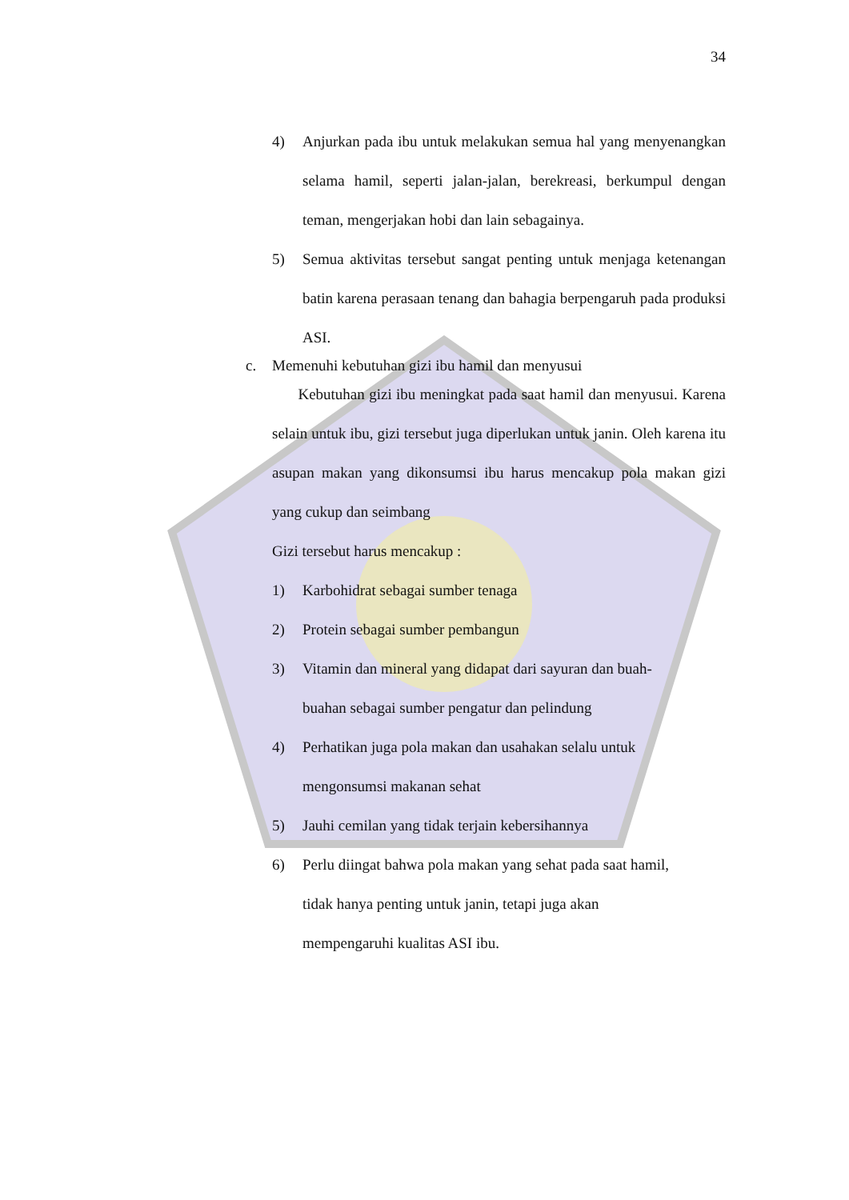34
4) Anjurkan pada ibu untuk melakukan semua hal yang menyenangkan selama hamil, seperti jalan-jalan, berekreasi, berkumpul dengan teman, mengerjakan hobi dan lain sebagainya.
5) Semua aktivitas tersebut sangat penting untuk menjaga ketenangan batin karena perasaan tenang dan bahagia berpengaruh pada produksi ASI.
c. Memenuhi kebutuhan gizi ibu hamil dan menyusui
Kebutuhan gizi ibu meningkat pada saat hamil dan menyusui. Karena selain untuk ibu, gizi tersebut juga diperlukan untuk janin. Oleh karena itu asupan makan yang dikonsumsi ibu harus mencakup pola makan gizi yang cukup dan seimbang
Gizi tersebut harus mencakup :
1) Karbohidrat sebagai sumber tenaga
2) Protein sebagai sumber pembangun
3) Vitamin dan mineral yang didapat dari sayuran dan buah-
buahan sebagai sumber pengatur dan pelindung
4) Perhatikan juga pola makan dan usahakan selalu untuk
mengonsumsi makanan sehat
5) Jauhi cemilan yang tidak terjain kebersihannya
6) Perlu diingat bahwa pola makan yang sehat pada saat hamil,
tidak hanya penting untuk janin, tetapi juga akan
mempengaruhi kualitas ASI ibu.